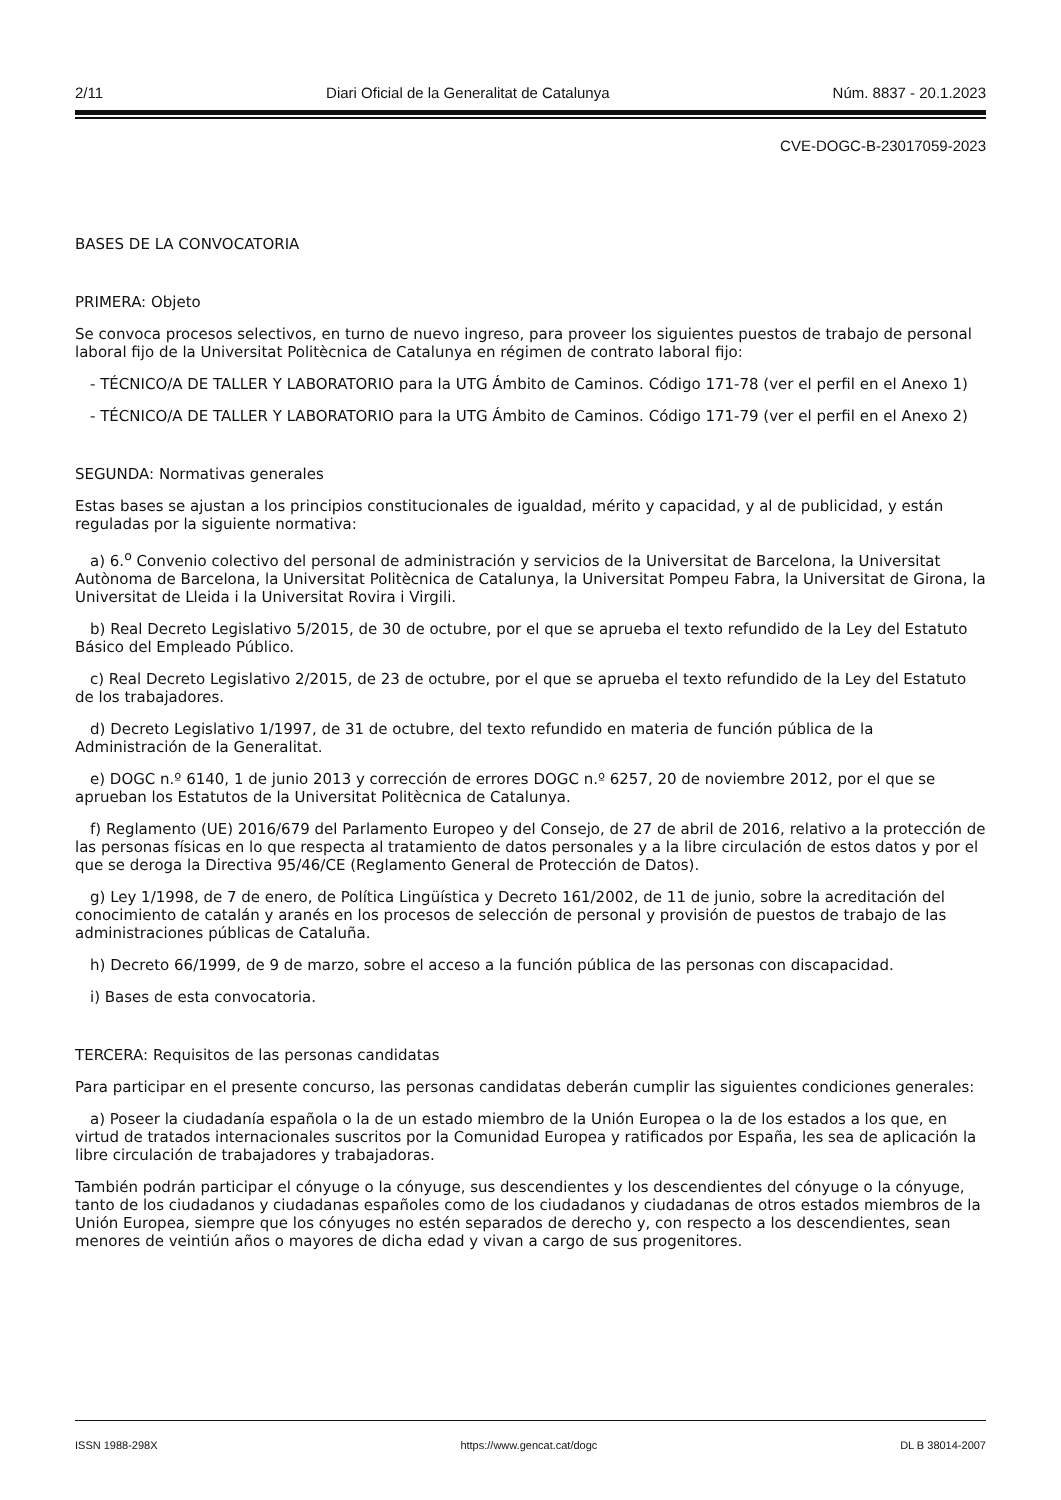2/11 Diari Oficial de la Generalitat de Catalunya Núm. 8837 - 20.1.2023
CVE-DOGC-B-23017059-2023
BASES DE LA CONVOCATORIA
PRIMERA: Objeto
Se convoca procesos selectivos, en turno de nuevo ingreso, para proveer los siguientes puestos de trabajo de personal laboral fijo de la Universitat Politècnica de Catalunya en régimen de contrato laboral fijo:
- TÉCNICO/A DE TALLER Y LABORATORIO para la UTG Ámbito de Caminos. Código 171-78 (ver el perfil en el Anexo 1)
- TÉCNICO/A DE TALLER Y LABORATORIO para la UTG Ámbito de Caminos. Código 171-79 (ver el perfil en el Anexo 2)
SEGUNDA: Normativas generales
Estas bases se ajustan a los principios constitucionales de igualdad, mérito y capacidad, y al de publicidad, y están reguladas por la siguiente normativa:
a) 6.<sup>o</sup> Convenio colectivo del personal de administración y servicios de la Universitat de Barcelona, la Universitat Autònoma de Barcelona, la Universitat Politècnica de Catalunya, la Universitat Pompeu Fabra, la Universitat de Girona, la Universitat de Lleida i la Universitat Rovira i Virgili.
b) Real Decreto Legislativo 5/2015, de 30 de octubre, por el que se aprueba el texto refundido de la Ley del Estatuto Básico del Empleado Público.
c) Real Decreto Legislativo 2/2015, de 23 de octubre, por el que se aprueba el texto refundido de la Ley del Estatuto de los trabajadores.
d) Decreto Legislativo 1/1997, de 31 de octubre, del texto refundido en materia de función pública de la Administración de la Generalitat.
e) DOGC n.º 6140, 1 de junio 2013 y corrección de errores DOGC n.º 6257, 20 de noviembre 2012, por el que se aprueban los Estatutos de la Universitat Politècnica de Catalunya.
f) Reglamento (UE) 2016/679 del Parlamento Europeo y del Consejo, de 27 de abril de 2016, relativo a la protección de las personas físicas en lo que respecta al tratamiento de datos personales y a la libre circulación de estos datos y por el que se deroga la Directiva 95/46/CE (Reglamento General de Protección de Datos).
g) Ley 1/1998, de 7 de enero, de Política Lingüística y Decreto 161/2002, de 11 de junio, sobre la acreditación del conocimiento de catalán y aranés en los procesos de selección de personal y provisión de puestos de trabajo de las administraciones públicas de Cataluña.
h) Decreto 66/1999, de 9 de marzo, sobre el acceso a la función pública de las personas con discapacidad.
i) Bases de esta convocatoria.
TERCERA: Requisitos de las personas candidatas
Para participar en el presente concurso, las personas candidatas deberán cumplir las siguientes condiciones generales:
a) Poseer la ciudadanía española o la de un estado miembro de la Unión Europea o la de los estados a los que, en virtud de tratados internacionales suscritos por la Comunidad Europea y ratificados por España, les sea de aplicación la libre circulación de trabajadores y trabajadoras.
También podrán participar el cónyuge o la cónyuge, sus descendientes y los descendientes del cónyuge o la cónyuge, tanto de los ciudadanos y ciudadanas españoles como de los ciudadanos y ciudadanas de otros estados miembros de la Unión Europea, siempre que los cónyuges no estén separados de derecho y, con respecto a los descendientes, sean menores de veintiún años o mayores de dicha edad y vivan a cargo de sus progenitores.
ISSN 1988-298X https://www.gencat.cat/dogc DL B 38014-2007